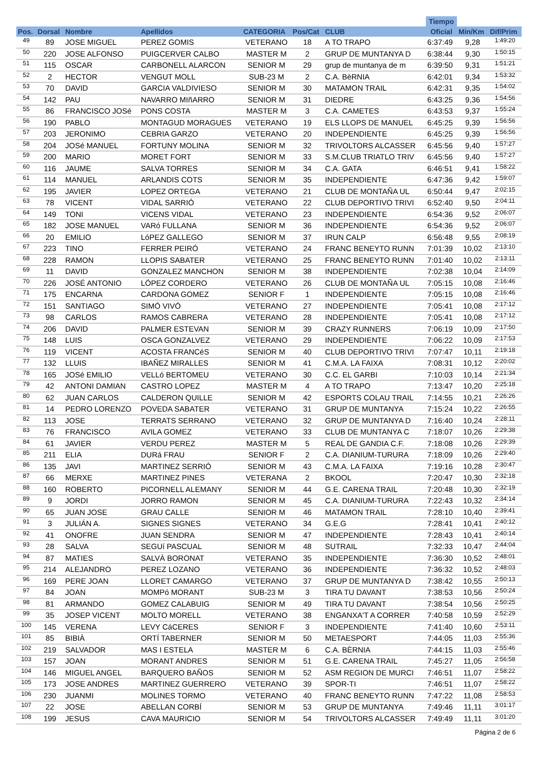| | | | | | | | Tiempo | | |
| --- | --- | --- | --- | --- | --- | --- | --- | --- | --- |
| Pos. | Dorsal | Nombre | Apellidos | CATEGORIA | Pos/Cat | CLUB | Oficial | Min/Km | Dif/Prim |
| 49 | 89 | JOSE MIGUEL | PEREZ GOMIS | VETERANO | 18 | A TO TRAPO | 6:37:49 | 9,28 | 1:49:20 |
| 50 | 220 | JOSE ALFONSO | PUIGCERVER CALBO | MASTER M | 2 | GRUP DE MUNTANYA D | 6:38:44 | 9,30 | 1:50:15 |
| 51 | 115 | OSCAR | CARBONELL ALARCON | SENIOR M | 29 | grup de muntanya de m | 6:39:50 | 9,31 | 1:51:21 |
| 52 | 2 | HECTOR | VENGUT MOLL | SUB-23 M | 2 | C.A. BèRNIA | 6:42:01 | 9,34 | 1:53:32 |
| 53 | 70 | DAVID | GARCIA VALDIVIESO | SENIOR M | 30 | MATAMON TRAIL | 6:42:31 | 9,35 | 1:54:02 |
| 54 | 142 | PAU | NAVARRO MIñARRO | SENIOR M | 31 | DIEDRE | 6:43:25 | 9,36 | 1:54:56 |
| 55 | 86 | FRANCISCO JOSé | PONS COSTA | MASTER M | 3 | C.A. CAMETES | 6:43:53 | 9,37 | 1:55:24 |
| 56 | 190 | PABLO | MONTAGUD MORAGUES | VETERANO | 19 | ELS LLOPS DE MANUEL | 6:45:25 | 9,39 | 1:56:56 |
| 57 | 203 | JERONIMO | CEBRIA GARZO | VETERANO | 20 | INDEPENDIENTE | 6:45:25 | 9,39 | 1:56:56 |
| 58 | 204 | JOSé MANUEL | FORTUNY MOLINA | SENIOR M | 32 | TRIVOLTORS ALCASSER | 6:45:56 | 9,40 | 1:57:27 |
| 59 | 200 | MARIO | MORET FORT | SENIOR M | 33 | S.M.CLUB TRIATLO TRIV | 6:45:56 | 9,40 | 1:57:27 |
| 60 | 116 | JAUME | SALVA TORRES | SENIOR M | 34 | C.A. GATA | 6:46:51 | 9,41 | 1:58:22 |
| 61 | 114 | MANUEL | ARLANDIS COTS | SENIOR M | 35 | INDEPENDIENTE | 6:47:36 | 9,42 | 1:59:07 |
| 62 | 195 | JAVIER | LOPEZ ORTEGA | VETERANO | 21 | CLUB DE MONTAÑA UL | 6:50:44 | 9,47 | 2:02:15 |
| 63 | 78 | VICENT | VIDAL SARRIÓ | VETERANO | 22 | CLUB DEPORTIVO TRIVI | 6:52:40 | 9,50 | 2:04:11 |
| 64 | 149 | TONI | VICENS VIDAL | VETERANO | 23 | INDEPENDIENTE | 6:54:36 | 9,52 | 2:06:07 |
| 65 | 182 | JOSE MANUEL | VARó FULLANA | SENIOR M | 36 | INDEPENDIENTE | 6:54:36 | 9,52 | 2:06:07 |
| 66 | 20 | EMILIO | LóPEZ GALLEGO | SENIOR M | 37 | IRUN CALP | 6:56:48 | 9,55 | 2:08:19 |
| 67 | 223 | TINO | FERRER PEIRÓ | VETERANO | 24 | FRANC BENEYTO RUNN | 7:01:39 | 10,02 | 2:13:10 |
| 68 | 228 | RAMON | LLOPIS SABATER | VETERANO | 25 | FRANC BENEYTO RUNN | 7:01:40 | 10,02 | 2:13:11 |
| 69 | 11 | DAVID | GONZALEZ MANCHON | SENIOR M | 38 | INDEPENDIENTE | 7:02:38 | 10,04 | 2:14:09 |
| 70 | 226 | JOSÉ ANTONIO | LÓPEZ CORDERO | VETERANO | 26 | CLUB DE MONTAÑA UL | 7:05:15 | 10,08 | 2:16:46 |
| 71 | 175 | ENCARNA | CARDONA GOMEZ | SENIOR F | 1 | INDEPENDIENTE | 7:05:15 | 10,08 | 2:16:46 |
| 72 | 151 | SANTIAGO | SIMÓ VIVÓ | VETERANO | 27 | INDEPENDIENTE | 7:05:41 | 10,08 | 2:17:12 |
| 73 | 98 | CARLOS | RAMOS CABRERA | VETERANO | 28 | INDEPENDIENTE | 7:05:41 | 10,08 | 2:17:12 |
| 74 | 206 | DAVID | PALMER ESTEVAN | SENIOR M | 39 | CRAZY RUNNERS | 7:06:19 | 10,09 | 2:17:50 |
| 75 | 148 | LUIS | OSCA GONZALVEZ | VETERANO | 29 | INDEPENDIENTE | 7:06:22 | 10,09 | 2:17:53 |
| 76 | 119 | VICENT | ACOSTA FRANCéS | SENIOR M | 40 | CLUB DEPORTIVO TRIVI | 7:07:47 | 10,11 | 2:19:18 |
| 77 | 132 | LLUIS | IBAÑEZ MIRALLES | SENIOR M | 41 | C.M.A. LA FAIXA | 7:08:31 | 10,12 | 2:20:02 |
| 78 | 165 | JOSé EMILIO | VELLó BERTOMEU | VETERANO | 30 | C.C. EL GARBI | 7:10:03 | 10,14 | 2:21:34 |
| 79 | 42 | ANTONI DAMIAN | CASTRO LOPEZ | MASTER M | 4 | A TO TRAPO | 7:13:47 | 10,20 | 2:25:18 |
| 80 | 62 | JUAN CARLOS | CALDERON QUILLE | SENIOR M | 42 | ESPORTS COLAU TRAIL | 7:14:55 | 10,21 | 2:26:26 |
| 81 | 14 | PEDRO LORENZO | POVEDA SABATER | VETERANO | 31 | GRUP DE MUNTANYA | 7:15:24 | 10,22 | 2:26:55 |
| 82 | 113 | JOSE | TERRATS SERRANO | VETERANO | 32 | GRUP DE MUNTANYA D | 7:16:40 | 10,24 | 2:28:11 |
| 83 | 76 | FRANCISCO | AVILA GOMEZ | VETERANO | 33 | CLUB DE MUNTANYA C | 7:18:07 | 10,26 | 2:29:38 |
| 84 | 61 | JAVIER | VERDU PEREZ | MASTER M | 5 | REAL DE GANDIA C.F. | 7:18:08 | 10,26 | 2:29:39 |
| 85 | 211 | ELIA | DURá FRAU | SENIOR F | 2 | C.A. DIANIUM-TURURA | 7:18:09 | 10,26 | 2:29:40 |
| 86 | 135 | JAVI | MARTINEZ SERRIÓ | SENIOR M | 43 | C.M.A. LA FAIXA | 7:19:16 | 10,28 | 2:30:47 |
| 87 | 66 | MERXE | MARTINEZ PINES | VETERANA | 2 | BKOOL | 7:20:47 | 10,30 | 2:32:18 |
| 88 | 160 | ROBERTO | PICORNELL ALEMANY | SENIOR M | 44 | G.E. CARENA TRAIL | 7:20:48 | 10,30 | 2:32:19 |
| 89 | 9 | JORDI | JORRO RAMON | SENIOR M | 45 | C.A. DIANIUM-TURURA | 7:22:43 | 10,32 | 2:34:14 |
| 90 | 65 | JUAN JOSE | GRAU CALLE | SENIOR M | 46 | MATAMON TRAIL | 7:28:10 | 10,40 | 2:39:41 |
| 91 | 3 | JULIÁN A. | SIGNES SIGNES | VETERANO | 34 | G.E.G | 7:28:41 | 10,41 | 2:40:12 |
| 92 | 41 | ONOFRE | JUAN SENDRA | SENIOR M | 47 | INDEPENDIENTE | 7:28:43 | 10,41 | 2:40:14 |
| 93 | 28 | SALVA | SEGUí PASCUAL | SENIOR M | 48 | SUTRAIL | 7:32:33 | 10,47 | 2:44:04 |
| 94 | 87 | MATIES | SALVÀ BORONAT | VETERANO | 35 | INDEPENDIENTE | 7:36:30 | 10,52 | 2:48:01 |
| 95 | 214 | ALEJANDRO | PEREZ LOZANO | VETERANO | 36 | INDEPENDIENTE | 7:36:32 | 10,52 | 2:48:03 |
| 96 | 169 | PERE JOAN | LLORET CAMARGO | VETERANO | 37 | GRUP DE MUNTANYA D | 7:38:42 | 10,55 | 2:50:13 |
| 97 | 84 | JOAN | MOMPó MORANT | SUB-23 M | 3 | TIRA TU DAVANT | 7:38:53 | 10,56 | 2:50:24 |
| 98 | 81 | ARMANDO | GOMEZ CALABUIG | SENIOR M | 49 | TIRA TU DAVANT | 7:38:54 | 10,56 | 2:50:25 |
| 99 | 35 | JOSEP VICENT | MOLTO MORELL | VETERANO | 38 | ENGANXA'T A CORRER | 7:40:58 | 10,59 | 2:52:29 |
| 100 | 145 | VERENA | LEVY CáCERES | SENIOR F | 3 | INDEPENDIENTE | 7:41:40 | 10,60 | 2:53:11 |
| 101 | 85 | BIBIÀ | ORTÍ TABERNER | SENIOR M | 50 | METAESPORT | 7:44:05 | 11,03 | 2:55:36 |
| 102 | 219 | SALVADOR | MAS I ESTELA | MASTER M | 6 | C.A. BÈRNIA | 7:44:15 | 11,03 | 2:55:46 |
| 103 | 157 | JOAN | MORANT ANDRES | SENIOR M | 51 | G.E. CARENA TRAIL | 7:45:27 | 11,05 | 2:56:58 |
| 104 | 146 | MIGUEL ANGEL | BARQUERO BAÑOS | SENIOR M | 52 | ASM REGION DE MURCI | 7:46:51 | 11,07 | 2:58:22 |
| 105 | 173 | JOSE ANDRES | MARTINEZ GUERRERO | VETERANO | 39 | SPOR-TI | 7:46:51 | 11,07 | 2:58:22 |
| 106 | 230 | JUANMI | MOLINES TORMO | VETERANO | 40 | FRANC BENEYTO RUNN | 7:47:22 | 11,08 | 2:58:53 |
| 107 | 22 | JOSE | ABELLAN CORBÍ | SENIOR M | 53 | GRUP DE MUNTANYA | 7:49:46 | 11,11 | 3:01:17 |
| 108 | 199 | JESUS | CAVA MAURICIO | SENIOR M | 54 | TRIVOLTORS ALCASSER | 7:49:49 | 11,11 | 3:01:20 |
Página 2 de 6